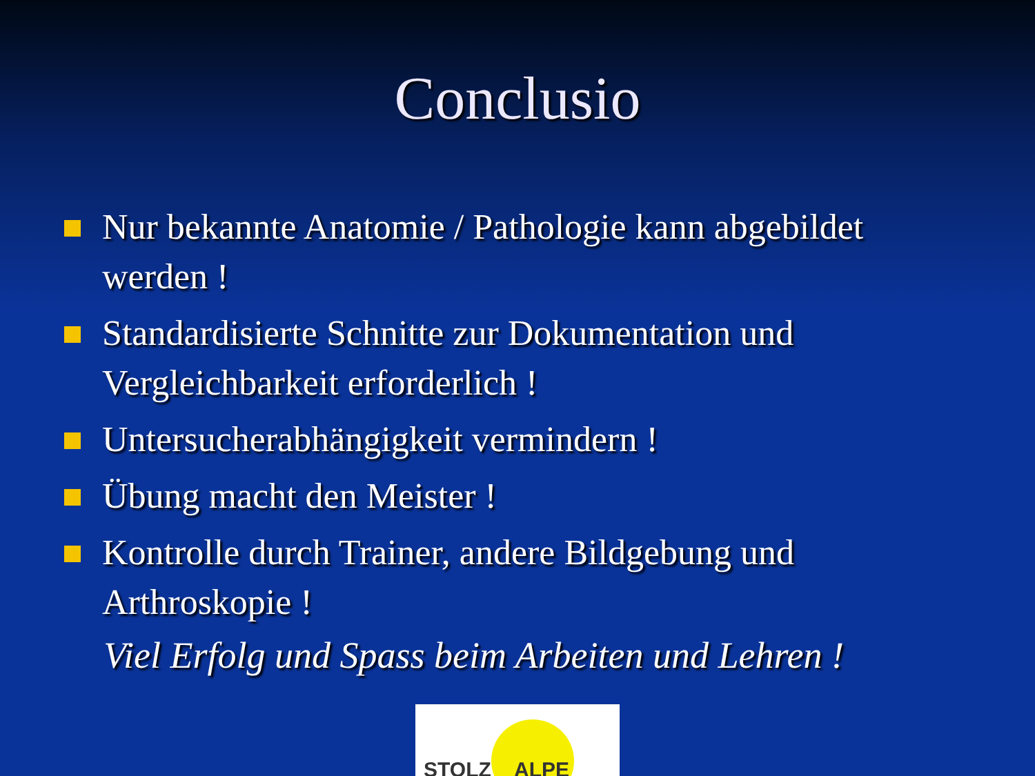Conclusio
Nur bekannte Anatomie / Pathologie kann abgebildet werden !
Standardisierte Schnitte zur Dokumentation und Vergleichbarkeit erforderlich !
Untersucherabhängigkeit vermindern !
Übung macht den Meister !
Kontrolle durch Trainer, andere Bildgebung und Arthroskopie !
Viel Erfolg und Spass beim Arbeiten und Lehren !
STOLZ ALPE